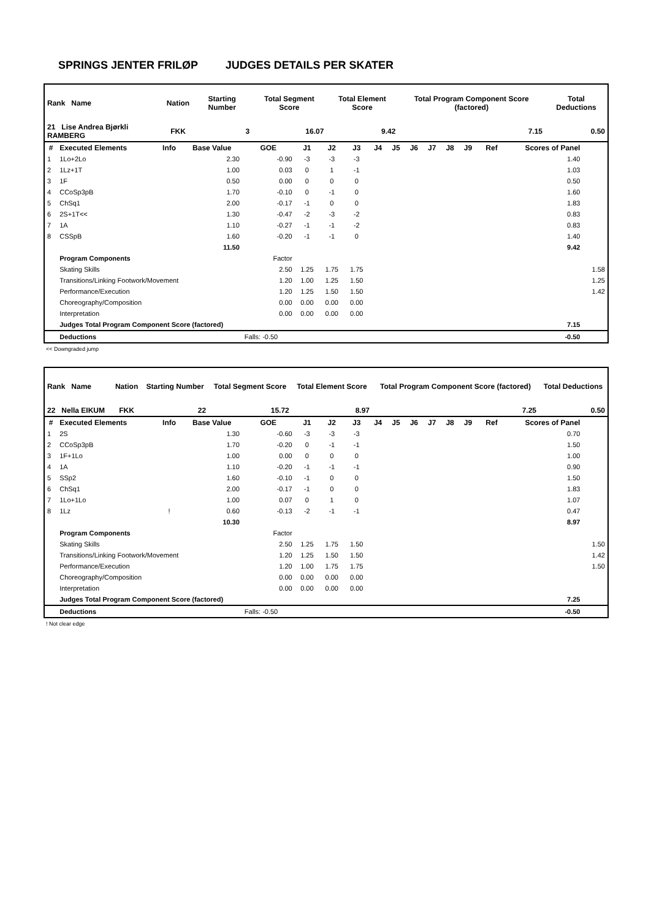SPRINGS JENTER FRILØP JUDGES DETAILS PER SKATER
| Rank Name | Nation | Starting Number | Total Segment Score | Total Element Score | Total Program Component Score (factored) | Total Deductions |
| 21 Lise Andrea Bjørkli RAMBERG | FKK | 3 | 16.07 | 9.42 | 7.15 | 0.50 |
| # | Executed Elements | Info | Base Value | GOE | J1 | J2 | J3 | J4 | J5 | J6 | J7 | J8 | J9 | Ref | Scores of Panel | |
| --- | --- | --- | --- | --- | --- | --- | --- | --- | --- | --- | --- | --- | --- | --- | --- | --- |
| 1 | 1Lo+2Lo | | 2.30 | -0.90 | -3 | -3 | -3 | | | | | | | | 1.40 | |
| 2 | 1Lz+1T | | 1.00 | 0.03 | 0 | 1 | -1 | | | | | | | | 1.03 | |
| 3 | 1F | | 0.50 | 0.00 | 0 | 0 | 0 | | | | | | | | 0.50 | |
| 4 | CCoSp3pB | | 1.70 | -0.10 | 0 | -1 | 0 | | | | | | | | 1.60 | |
| 5 | ChSq1 | | 2.00 | -0.17 | -1 | 0 | 0 | | | | | | | | 1.83 | |
| 6 | 2S+1T<< | | 1.30 | -0.47 | -2 | -3 | -2 | | | | | | | | 0.83 | |
| 7 | 1A | | 1.10 | -0.27 | -1 | -1 | -2 | | | | | | | | 0.83 | |
| 8 | CSSpB | | 1.60 | -0.20 | -1 | -1 | 0 | | | | | | | | 1.40 | |
| | | | 11.50 | | | | | | | | | | | | 9.42 | |
| | Program Components | | | Factor | | | | | | | | | | | | |
| | Skating Skills | | | 2.50 | 1.25 | 1.75 | 1.75 | | | | | | | | | 1.58 |
| | Transitions/Linking Footwork/Movement | | | 1.20 | 1.00 | 1.25 | 1.50 | | | | | | | | | 1.25 |
| | Performance/Execution | | | 1.20 | 1.25 | 1.50 | 1.50 | | | | | | | | | 1.42 |
| | Choreography/Composition | | | 0.00 | 0.00 | 0.00 | 0.00 | | | | | | | | | |
| | Interpretation | | | 0.00 | 0.00 | 0.00 | 0.00 | | | | | | | | | |
| | Judges Total Program Component Score (factored) | | | | | | | | | | | | | | 7.15 | |
| | Deductions | | | Falls: -0.50 | | | | | | | | | | | -0.50 | |
<< Downgraded jump
| Rank Name | Nation | Starting Number | Total Segment Score | Total Element Score | Total Program Component Score (factored) | Total Deductions |
| 22 Nella EIKUM | FKK | 22 | 15.72 | 8.97 | 7.25 | 0.50 |
| # | Executed Elements | Info | Base Value | GOE | J1 | J2 | J3 | J4 | J5 | J6 | J7 | J8 | J9 | Ref | Scores of Panel | |
| --- | --- | --- | --- | --- | --- | --- | --- | --- | --- | --- | --- | --- | --- | --- | --- | --- |
| 1 | 2S | | 1.30 | -0.60 | -3 | -3 | -3 | | | | | | | | 0.70 | |
| 2 | CCoSp3pB | | 1.70 | -0.20 | 0 | -1 | -1 | | | | | | | | 1.50 | |
| 3 | 1F+1Lo | | 1.00 | 0.00 | 0 | 0 | 0 | | | | | | | | 1.00 | |
| 4 | 1A | | 1.10 | -0.20 | -1 | -1 | -1 | | | | | | | | 0.90 | |
| 5 | SSp2 | | 1.60 | -0.10 | -1 | 0 | 0 | | | | | | | | 1.50 | |
| 6 | ChSq1 | | 2.00 | -0.17 | -1 | 0 | 0 | | | | | | | | 1.83 | |
| 7 | 1Lo+1Lo | | 1.00 | 0.07 | 0 | 1 | 0 | | | | | | | | 1.07 | |
| 8 | 1Lz | ! | 0.60 | -0.13 | -2 | -1 | -1 | | | | | | | | 0.47 | |
| | | | 10.30 | | | | | | | | | | | | 8.97 | |
| | Program Components | | | Factor | | | | | | | | | | | | |
| | Skating Skills | | | 2.50 | 1.25 | 1.75 | 1.50 | | | | | | | | | 1.50 |
| | Transitions/Linking Footwork/Movement | | | 1.20 | 1.25 | 1.50 | 1.50 | | | | | | | | | 1.42 |
| | Performance/Execution | | | 1.20 | 1.00 | 1.75 | 1.75 | | | | | | | | | 1.50 |
| | Choreography/Composition | | | 0.00 | 0.00 | 0.00 | 0.00 | | | | | | | | | |
| | Interpretation | | | 0.00 | 0.00 | 0.00 | 0.00 | | | | | | | | | |
| | Judges Total Program Component Score (factored) | | | | | | | | | | | | | | 7.25 | |
| | Deductions | | | Falls: -0.50 | | | | | | | | | | | -0.50 | |
! Not clear edge